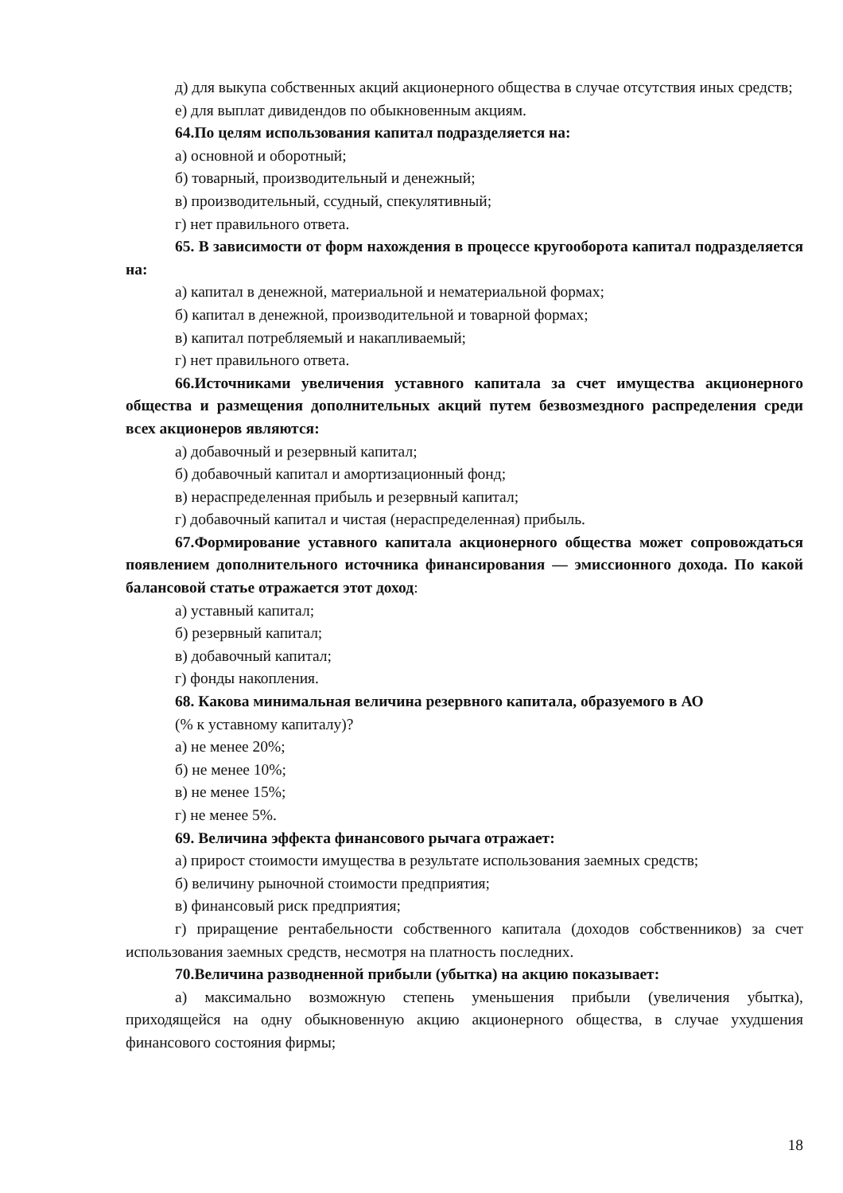д) для выкупа собственных акций акционерного общества в случае отсутствия иных средств;
е) для выплат дивидендов по обыкновенным акциям.
64.По целям использования капитал подразделяется на:
а) основной и оборотный;
б) товарный, производительный и денежный;
в) производительный, ссудный, спекулятивный;
г) нет правильного ответа.
65. В зависимости от форм нахождения в процессе кругооборота капитал подразделяется на:
а) капитал в денежной, материальной и нематериальной формах;
б) капитал в денежной, производительной и товарной формах;
в) капитал потребляемый и накапливаемый;
г) нет правильного ответа.
66.Источниками увеличения уставного капитала за счет имущества акционерного общества и размещения дополнительных акций путем безвозмездного распределения среди всех акционеров являются:
а) добавочный и резервный капитал;
б) добавочный капитал и амортизационный фонд;
в) нераспределенная прибыль и резервный капитал;
г) добавочный капитал и чистая (нераспределенная) прибыль.
67.Формирование уставного капитала акционерного общества может сопровождаться появлением дополнительного источника финансирования — эмиссионного дохода. По какой балансовой статье отражается этот доход:
а) уставный капитал;
б) резервный капитал;
в) добавочный капитал;
г) фонды накопления.
68. Какова минимальная величина резервного капитала, образуемого в АО
(% к уставному капиталу)?
а) не менее 20%;
б) не менее 10%;
в) не менее 15%;
г) не менее 5%.
69. Величина эффекта финансового рычага отражает:
а) прирост стоимости имущества в результате использования заемных средств;
б) величину рыночной стоимости предприятия;
в) финансовый риск предприятия;
г) приращение рентабельности собственного капитала (доходов собственников) за счет использования заемных средств, несмотря на платность последних.
70.Величина разводненной прибыли (убытка) на акцию показывает:
а) максимально возможную степень уменьшения прибыли (увеличения убытка), приходящейся на одну обыкновенную акцию акционерного общества, в случае ухудшения финансового состояния фирмы;
18